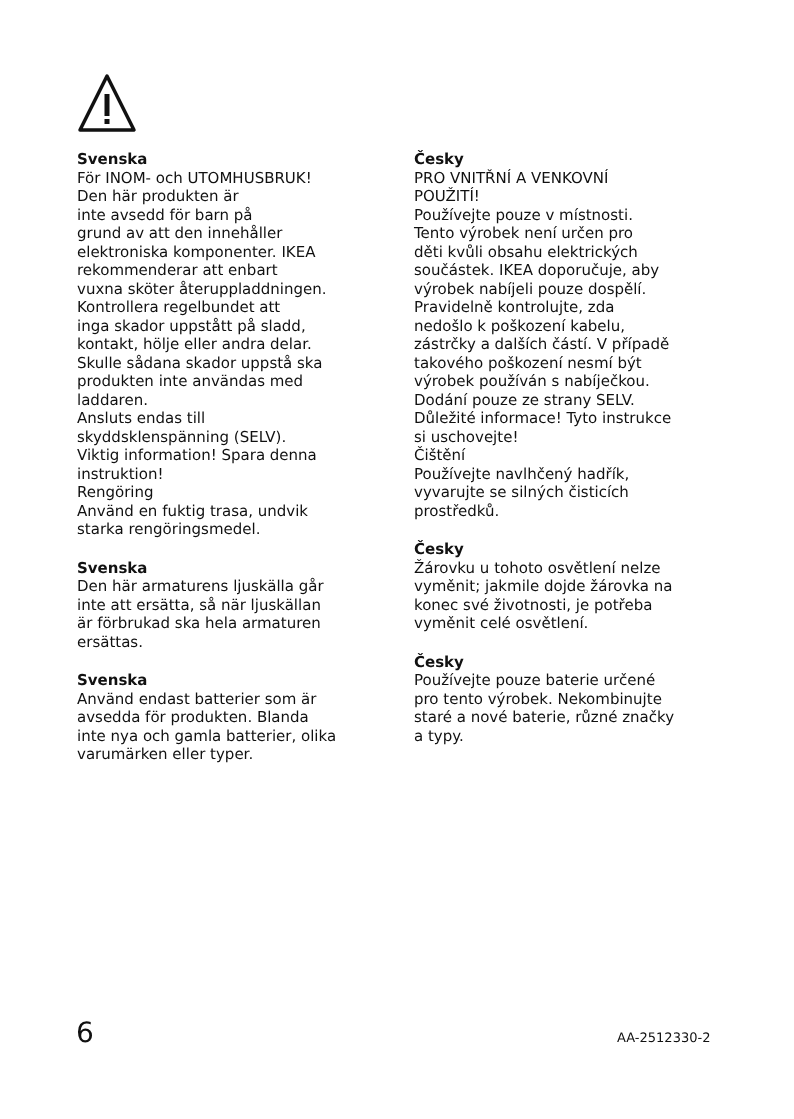Svenska
För INOM- och UTOMHUSBRUK!
Den här produkten är
inte avsedd för barn på
grund av att den innehåller
elektroniska komponenter. IKEA
rekommenderar att enbart
vuxna sköter återuppladdningen.
Kontrollera regelbundet att
inga skador uppstått på sladd,
kontakt, hölje eller andra delar.
Skulle sådana skador uppstå ska
produkten inte användas med
laddaren.
Ansluts endas till
skyddsklenspänning (SELV).
Viktig information! Spara denna
instruktion!
Rengöring
Använd en fuktig trasa, undvik
starka rengöringsmedel.
Svenska
Den här armaturens ljuskälla går
inte att ersätta, så när ljuskällan
är förbrukad ska hela armaturen
ersättas.
Svenska
Använd endast batterier som är
avsedda för produkten. Blanda
inte nya och gamla batterier, olika
varumärken eller typer.
Česky
PRO VNITŘNÍ A VENKOVNÍ
POUŽITÍ!
Používejte pouze v místnosti.
Tento výrobek není určen pro
děti kvůli obsahu elektrických
součástek. IKEA doporučuje, aby
výrobek nabíjeli pouze dospělí.
Pravidelně kontrolujte, zda
nedošlo k poškození kabelu,
zástrčky a dalších částí. V případě
takového poškození nesmí být
výrobek používán s nabíječkou.
Dodání pouze ze strany SELV.
Důležité informace! Tyto instrukce
si uschovejte!
Čištění
Používejte navlhčený hadřík,
vyvarujte se silných čisticích
prostředků.
Česky
Žárovku u tohoto osvětlení nelze
vyměnit; jakmile dojde žárovka na
konec své životnosti, je potřeba
vyměnit celé osvětlení.
Česky
Používejte pouze baterie určené
pro tento výrobek. Nekombinujte
staré a nové baterie, různé značky
a typy.
6 AA-2512330-2